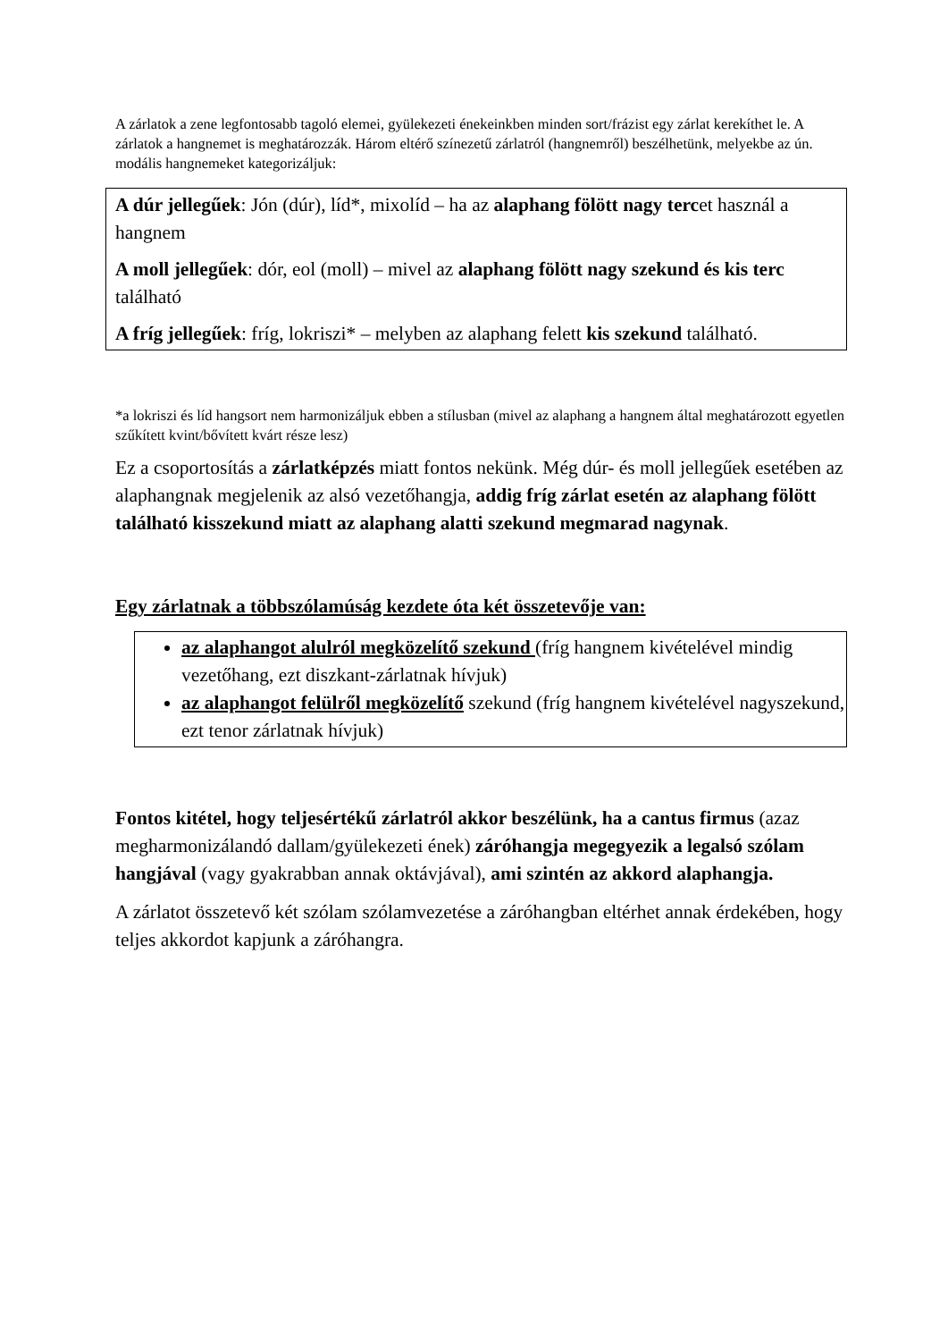A zárlatok a zene legfontosabb tagoló elemei, gyülekezeti énekeinkben minden sort/frázist egy zárlat kerekíthet le. A zárlatok a hangnemet is meghatározzák. Három eltérő színezetű zárlatról (hangnemről) beszélhetünk, melyekbe az ún. modális hangnemeket kategorizáljuk:
A dúr jellegűek: Jón (dúr), líd*, mixolíd – ha az alaphang fölött nagy tercet használ a hangnem
A moll jellegűek: dór, eol (moll) – mivel az alaphang fölött nagy szekund és kis terc található
A fríg jellegűek: fríg, lokriszi* – melyben az alaphang felett kis szekund található.
*a lokriszi és líd hangsort nem harmonizáljuk ebben a stílusban (mivel az alaphang a hangnem által meghatározott egyetlen szűkített kvint/bővített kvárt része lesz)
Ez a csoportosítás a zárlatképzés miatt fontos nekünk. Még dúr- és moll jellegűek esetében az alaphangnak megjelenik az alsó vezetőhangja, addig fríg zárlat esetén az alaphang fölött található kisszekund miatt az alaphang alatti szekund megmarad nagynak.
Egy zárlatnak a többszólamúság kezdete óta két összetevője van:
az alaphangot alulról megközelítő szekund (fríg hangnem kivételével mindig vezetőhang, ezt diszkant-zárlatnak hívjuk)
az alaphangot felülről megközelítő szekund (fríg hangnem kivételével nagyszekund, ezt tenor zárlatnak hívjuk)
Fontos kitétel, hogy teljesértékű zárlatról akkor beszélünk, ha a cantus firmus (azaz megharmonizálandó dallam/gyülekezeti ének) záróhangja megegyezik a legalsó szólam hangjával (vagy gyakrabban annak oktávjával), ami szintén az akkord alaphangja.
A zárlatot összetevő két szólam szólamvezetése a záróhangban eltérhet annak érdekében, hogy teljes akkordot kapjunk a záróhangra.